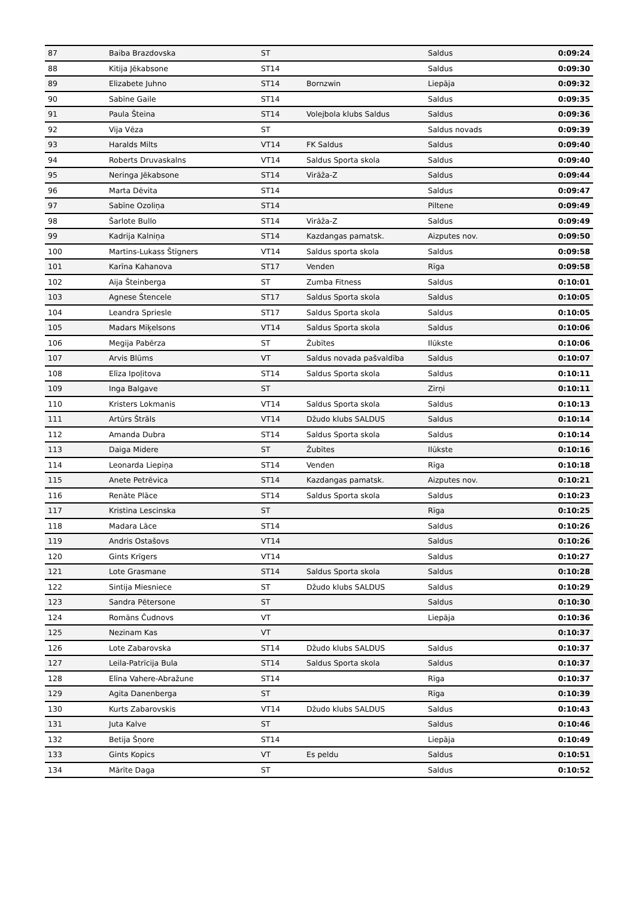| 87 | Baiba Brazdovska | ST | | Saldus | 0:09:24 |
| 88 | Kitija Jēkabsone | ST14 | | Saldus | 0:09:30 |
| 89 | Elizabete Juhno | ST14 | Bornzwin | Liepāja | 0:09:32 |
| 90 | Sabīne Gaile | ST14 | | Saldus | 0:09:35 |
| 91 | Paula Šteina | ST14 | Volejbola klubs Saldus | Saldus | 0:09:36 |
| 92 | Vija Vēza | ST | | Saldus novads | 0:09:39 |
| 93 | Haralds Milts | VT14 | FK Saldus | Saldus | 0:09:40 |
| 94 | Roberts Druvaskalns | VT14 | Saldus Sporta skola | Saldus | 0:09:40 |
| 95 | Neringa Jēkabsone | ST14 | Virāža-Z | Saldus | 0:09:44 |
| 96 | Marta Dēvita | ST14 | | Saldus | 0:09:47 |
| 97 | Sabīne Ozoliņa | ST14 | | Piltene | 0:09:49 |
| 98 | Šarlote Bullo | ST14 | Virāža-Z | Saldus | 0:09:49 |
| 99 | Kadrija Kalniņa | ST14 | Kazdangas pamatsk. | Aizputes nov. | 0:09:50 |
| 100 | Martins-Lukass Štīgners | VT14 | Saldus sporta skola | Saldus | 0:09:58 |
| 101 | Karīna Kahanova | ST17 | Venden | Rīga | 0:09:58 |
| 102 | Aija Šteinberga | ST | Zumba Fitness | Saldus | 0:10:01 |
| 103 | Agnese Štencele | ST17 | Saldus Sporta skola | Saldus | 0:10:05 |
| 104 | Leandra Spriesle | ST17 | Saldus Sporta skola | Saldus | 0:10:05 |
| 105 | Madars Miķelsons | VT14 | Saldus Sporta skola | Saldus | 0:10:06 |
| 106 | Megija Pabērza | ST | Žubītes | Ilūkste | 0:10:06 |
| 107 | Arvis Blūms | VT | Saldus novada pašvaldība | Saldus | 0:10:07 |
| 108 | Elīza Ipoļitova | ST14 | Saldus Sporta skola | Saldus | 0:10:11 |
| 109 | Inga Balgave | ST | | Zirņi | 0:10:11 |
| 110 | Kristers Lokmanis | VT14 | Saldus Sporta skola | Saldus | 0:10:13 |
| 111 | Artūrs Štrāls | VT14 | Džudo klubs SALDUS | Saldus | 0:10:14 |
| 112 | Amanda Dubra | ST14 | Saldus Sporta skola | Saldus | 0:10:14 |
| 113 | Daiga Midere | ST | Žubītes | Ilūkste | 0:10:16 |
| 114 | Leonarda Liepiņa | ST14 | Venden | Rīga | 0:10:18 |
| 115 | Anete Petrēvica | ST14 | Kazdangas pamatsk. | Aizputes nov. | 0:10:21 |
| 116 | Renāte Plāce | ST14 | Saldus Sporta skola | Saldus | 0:10:23 |
| 117 | Kristina Lescinska | ST | | Rīga | 0:10:25 |
| 118 | Madara Lāce | ST14 | | Saldus | 0:10:26 |
| 119 | Andris Ostašovs | VT14 | | Saldus | 0:10:26 |
| 120 | Gints Krīgers | VT14 | | Saldus | 0:10:27 |
| 121 | Lote Grasmane | ST14 | Saldus Sporta skola | Saldus | 0:10:28 |
| 122 | Sintija Miesniece | ST | Džudo klubs SALDUS | Saldus | 0:10:29 |
| 123 | Sandra Pētersone | ST | | Saldus | 0:10:30 |
| 124 | Romāns Čudnovs | VT | | Liepāja | 0:10:36 |
| 125 | Nezinam Kas | VT | | | 0:10:37 |
| 126 | Lote Zabarovska | ST14 | Džudo klubs SALDUS | Saldus | 0:10:37 |
| 127 | Leila-Patrīcija Bula | ST14 | Saldus Sporta skola | Saldus | 0:10:37 |
| 128 | Elīna Vahere-Abražune | ST14 | | Rīga | 0:10:37 |
| 129 | Agita Danenberga | ST | | Rīga | 0:10:39 |
| 130 | Kurts Zabarovskis | VT14 | Džudo klubs SALDUS | Saldus | 0:10:43 |
| 131 | Juta Kalve | ST | | Saldus | 0:10:46 |
| 132 | Betija Šņore | ST14 | | Liepāja | 0:10:49 |
| 133 | Gints Kopics | VT | Es peldu | Saldus | 0:10:51 |
| 134 | Mārīte Daga | ST | | Saldus | 0:10:52 |